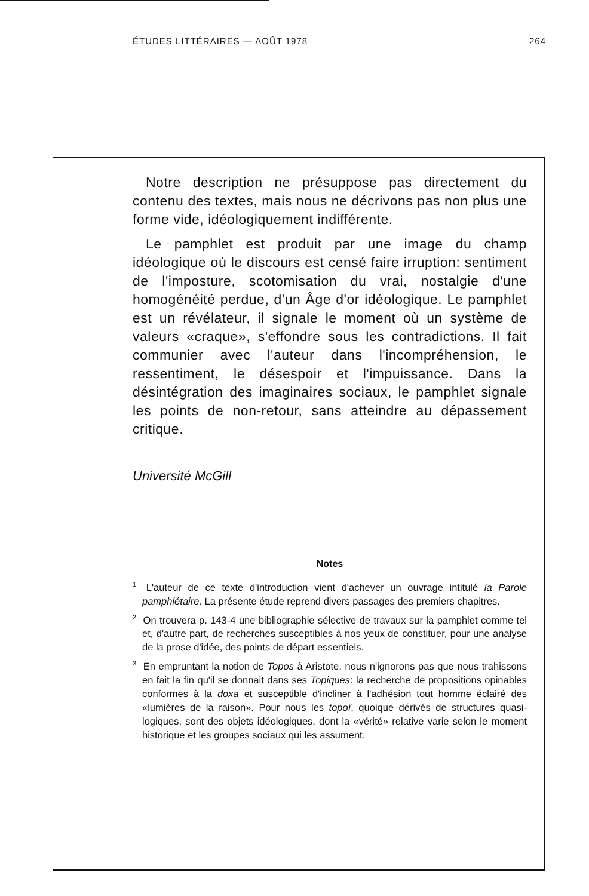ÉTUDES LITTÉRAIRES — AOÛT 1978 264
Notre description ne présuppose pas directement du contenu des textes, mais nous ne décrivons pas non plus une forme vide, idéologiquement indifférente.
Le pamphlet est produit par une image du champ idéologique où le discours est censé faire irruption: sentiment de l'imposture, scotomisation du vrai, nostalgie d'une homogénéité perdue, d'un Âge d'or idéologique. Le pamphlet est un révélateur, il signale le moment où un système de valeurs «craque», s'effondre sous les contradictions. Il fait communier avec l'auteur dans l'incompréhension, le ressentiment, le désespoir et l'impuissance. Dans la désintégration des imaginaires sociaux, le pamphlet signale les points de non-retour, sans atteindre au dépassement critique.
Université McGill
Notes
<sup>1</sup> L'auteur de ce texte d'introduction vient d'achever un ouvrage intitulé la Parole pamphlétaire. La présente étude reprend divers passages des premiers chapitres.
<sup>2</sup> On trouvera p. 143-4 une bibliographie sélective de travaux sur la pamphlet comme tel et, d'autre part, de recherches susceptibles à nos yeux de constituer, pour une analyse de la prose d'idée, des points de départ essentiels.
<sup>3</sup> En empruntant la notion de Topos à Aristote, nous n'ignorons pas que nous trahissons en fait la fin qu'il se donnait dans ses Topiques: la recherche de propositions opinables conformes à la doxa et susceptible d'incliner à l'adhésion tout homme éclairé des «lumières de la raison». Pour nous les topoï, quoique dérivés de structures quasi-logiques, sont des objets idéologiques, dont la «vérité» relative varie selon le moment historique et les groupes sociaux qui les assument.